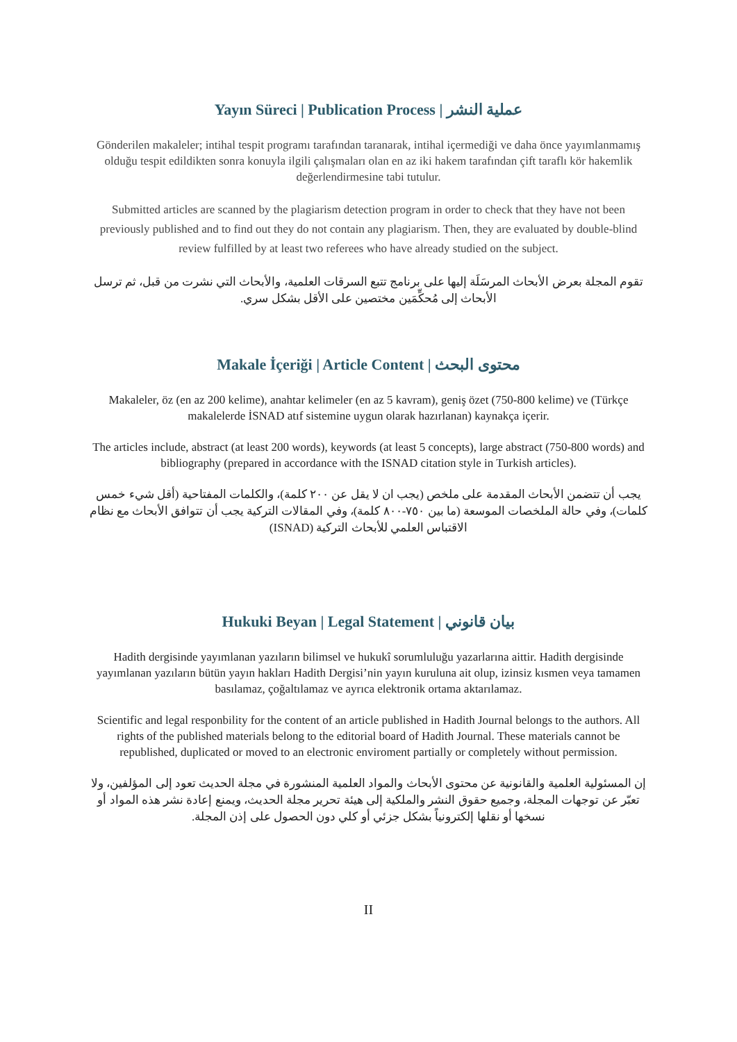Yayın Süreci | Publication Process | عملية النشر
Gönderilen makaleler; intihal tespit programı tarafından taranarak, intihal içermediği ve daha önce yayımlanmamış olduğu tespit edildikten sonra konuyla ilgili çalışmaları olan en az iki hakem tarafından çift taraflı kör hakemlik değerlendirmesine tabi tutulur.
Submitted articles are scanned by the plagiarism detection program in order to check that they have not been previously published and to find out they do not contain any plagiarism. Then, they are evaluated by double-blind review fulfilled by at least two referees who have already studied on the subject.
تقوم المجلة بعرض الأبحاث المرسَلَة إليها على برنامج تتبع السرقات العلمية، والأبحاث التي نشرت من قبل، ثم ترسل الأبحاث إلى مُحكِّمَين مختصين على الأقل بشكل سري.
Makale İçeriği | Article Content | محتوى البحث
Makaleler, öz (en az 200 kelime), anahtar kelimeler (en az 5 kavram), geniş özet (750-800 kelime) ve (Türkçe makalelerde İSNAD atıf sistemine uygun olarak hazırlanan) kaynakça içerir.
The articles include, abstract (at least 200 words), keywords (at least 5 concepts), large abstract (750-800 words) and bibliography (prepared in accordance with the ISNAD citation style in Turkish articles).
يجب أن تتضمن الأبحاث المقدمة على ملخص (يجب ان لا يقل عن ٢٠٠ كلمة)، والكلمات المفتاحية (أقل شيء خمس كلمات)، وفي حالة الملخصات الموسعة (ما بين ٧٥٠-٨٠٠ كلمة)، وفي المقالات التركية يجب أن تتوافق الأبحاث مع نظام الاقتباس العلمي للأبحاث التركية (ISNAD)
Hukuki Beyan | Legal Statement | بيان قانوني
Hadith dergisinde yayımlanan yazıların bilimsel ve hukukî sorumluluğu yazarlarına aittir. Hadith dergisinde yayımlanan yazıların bütün yayın hakları Hadith Dergisi’nin yayın kuruluna ait olup, izinsiz kısmen veya tamamen basılamaz, çoğaltılamaz ve ayrıca elektronik ortama aktarılamaz.
Scientific and legal responbility for the content of an article published in Hadith Journal belongs to the authors. All rights of the published materials belong to the editorial board of Hadith Journal. These materials cannot be republished, duplicated or moved to an electronic enviroment partially or completely without permission.
إن المسئولية العلمية والقانونية عن محتوى الأبحاث والمواد العلمية المنشورة في مجلة الحديث تعود إلى المؤلفين، ولا تعبّر عن توجهات المجلة، وجميع حقوق النشر والملكية إلى هيئة تحرير مجلة الحديث، ويمنع إعادة نشر هذه المواد أو نسخها أو نقلها إلكترونياً بشكل جزئي أو كلي دون الحصول على إذن المجلة.
II